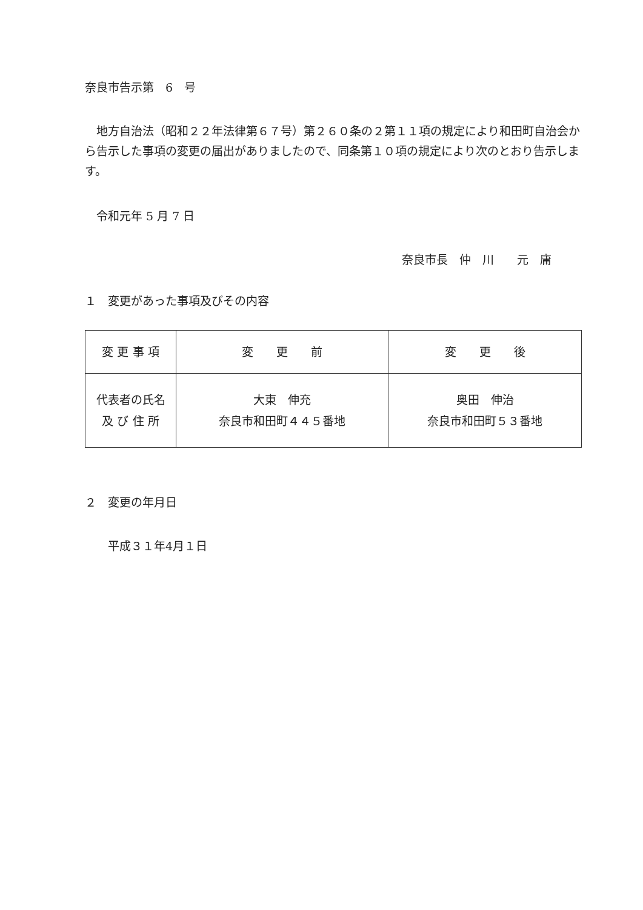奈良市告示第　6　号
　地方自治法（昭和２２年法律第６７号）第２６０条の２第１１項の規定により和田町自治会から告示した事項の変更の届出がありましたので、同条第１０項の規定により次のとおり告示します。
　令和元年 5 月 7 日
奈良市長　仲　川　　元　庸
１　変更があった事項及びその内容
| 変 更 事 項 | 変 更 前 | 変 更 後 |
| 代表者の氏名 及 び 住 所 | 大東 伸充 奈良市和田町４４５番地 | 奥田 伸治 奈良市和田町５３番地 |
２　変更の年月日
　　平成３１年4月１日